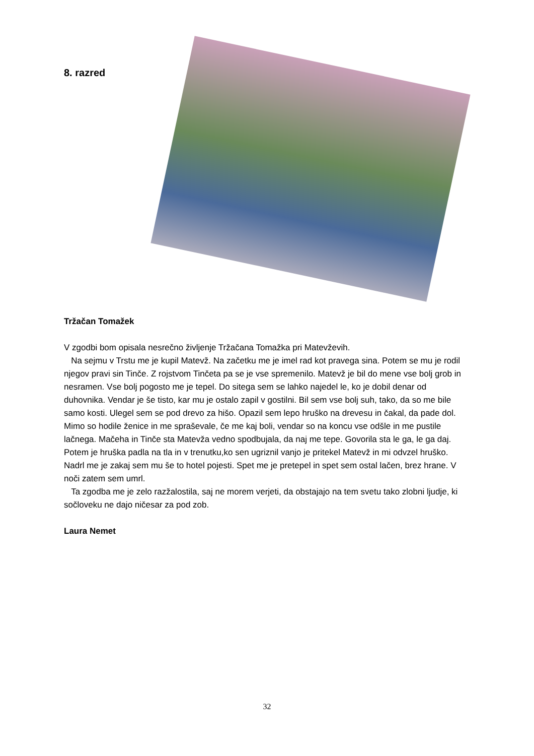8. razred
Tržačan Tomažek
V zgodbi bom opisala nesrečno življenje Tržačana Tomažka pri Matevževih.
Na sejmu v Trstu me je kupil Matevž. Na začetku me je imel rad kot pravega sina. Potem se mu je rodil njegov pravi sin Tinče. Z rojstvom Tinčeta pa se je vse spremenilo. Matevž je bil do mene vse bolj grob in nesramen. Vse bolj pogosto me je tepel. Do sitega sem se lahko najedel le, ko je dobil denar od duhovnika. Vendar je še tisto, kar mu je ostalo zapil v gostilni. Bil sem vse bolj suh, tako, da so me bile samo kosti. Ulegel sem se pod drevo za hišo. Opazil sem lepo hruško na drevesu in čakal, da pade dol. Mimo so hodile ženice in me spraševale, če me kaj boli, vendar so na koncu vse odšle in me pustile lačnega. Mačeha in Tinče sta Matevža vedno spodbujala, da naj me tepe. Govorila sta le ga, le ga daj. Potem je hruška padla na tla in v trenutku,ko sen ugriznil vanjo je pritekel Matevž in mi odvzel hruško. Nadrl me je zakaj sem mu še to hotel pojesti. Spet me je pretepel in spet sem ostal lačen, brez hrane. V noči zatem sem umrl.
Ta zgodba me je zelo razžalostila, saj ne morem verjeti, da obstajajo na tem svetu tako zlobni ljudje, ki sočloveku ne dajo ničesar za pod zob.
Laura Nemet
32